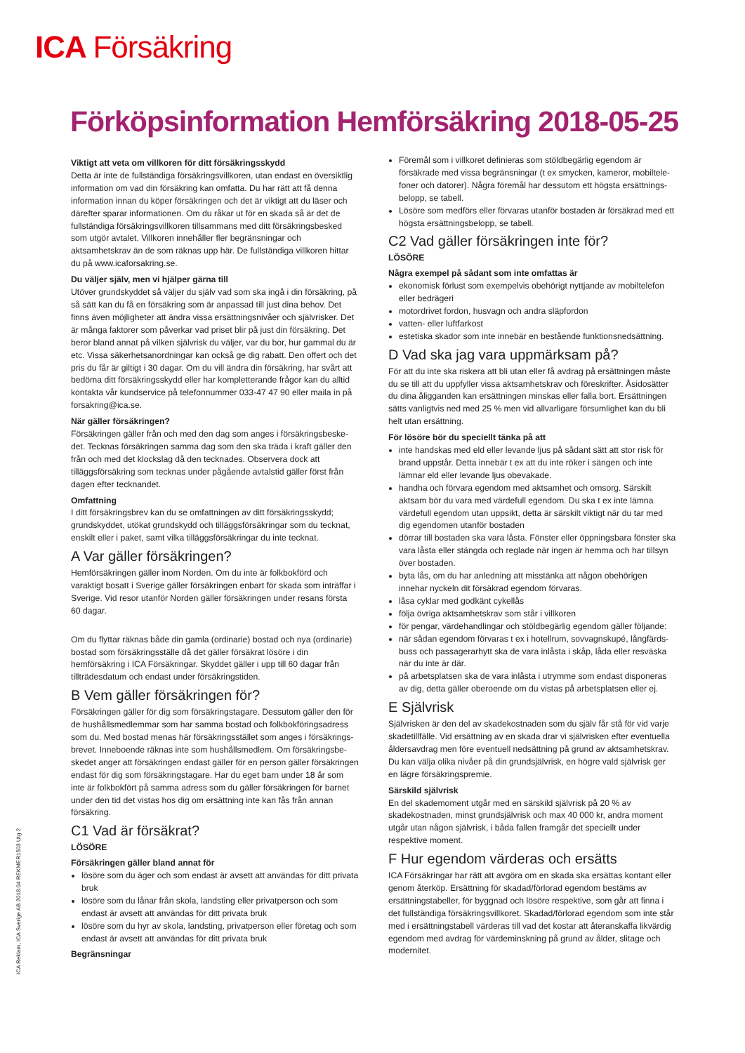ICA Försäkring
Förköpsinformation Hemförsäkring 2018-05-25
Viktigt att veta om villkoren för ditt försäkringsskydd
Detta är inte de fullständiga försäkringsvillkoren, utan endast en översiktlig information om vad din försäkring kan omfatta. Du har rätt att få denna information innan du köper försäkringen och det är viktigt att du läser och därefter sparar informationen. Om du råkar ut för en skada så är det de fullständiga försäkringsvillkoren tillsammans med ditt försäkrings­besked som utgör avtalet. Villkoren innehåller fler begränsningar och aktsamhetskrav än de som räknas upp här. De fullständiga villkoren hittar du på www.icaforsakring.se.
Du väljer själv, men vi hjälper gärna till
Utöver grundskyddet så väljer du själv vad som ska ingå i din försäkring, på så sätt kan du få en försäkring som är anpassad till just dina behov. Det finns även möjligheter att ändra vissa ersättningsnivåer och självrisker. Det är många faktorer som påverkar vad priset blir på just din försäkring. Det beror bland annat på vilken självrisk du väljer, var du bor, hur gammal du är etc. Vissa säkerhetsanordningar kan också ge dig rabatt. Den offert och det pris du får är giltigt i 30 dagar. Om du vill ändra din försäkring, har svårt att bedöma ditt försäkringsskydd eller har kompletterande frågor kan du alltid kontakta vår kundservice på telefonnummer 033-47 47 90 eller maila in på forsakring@ica.se.
När gäller försäkringen?
Försäkringen gäller från och med den dag som anges i försäkringsbeske­det. Tecknas försäkringen samma dag som den ska träda i kraft gäller den från och med det klockslag då den tecknades. Observera dock att tilläggsförsäkring som tecknas under pågående avtalstid gäller först från dagen efter tecknandet.
Omfattning
I ditt försäkringsbrev kan du se omfattningen av ditt försäkringsskydd; grundskyddet, utökat grundskydd och tilläggsförsäkringar som du tecknat, enskilt eller i paket, samt vilka tilläggsförsäkringar du inte tecknat.
A Var gäller försäkringen?
Hemförsäkringen gäller inom Norden. Om du inte är folkbokförd och varaktigt bosatt i Sverige gäller försäkringen enbart för skada som inträffar i Sverige. Vid resor utanför Norden gäller försäkringen under resans första 60 dagar.
Om du flyttar räknas både din gamla (ordinarie) bostad och nya (ordinarie) bostad som försäkringsställe då det gäller försäkrat lösöre i din hemförsäkring i ICA Försäkringar. Skyddet gäller i upp till 60 dagar från tillträdesdatum och endast under försäkringstiden.
B Vem gäller försäkringen för?
Försäkringen gäller för dig som försäkringstagare. Dessutom gäller den för de hushållsmedlemmar som har samma bostad och folkbokföringsadress som du. Med bostad menas här försäkringsstället som anges i försäkrings­brevet. Inneboende räknas inte som hushållsmedlem. Om försäkringsbe­skedet anger att försäkringen endast gäller för en person gäller försäkring­en endast för dig som försäkringstagare. Har du eget barn under 18 år som inte är folkbokfört på samma adress som du gäller försäkringen för barnet under den tid det vistas hos dig om ersättning inte kan fås från annan försäkring.
C1 Vad är försäkrat?
LÖSÖRE
Försäkringen gäller bland annat för
lösöre som du äger och som endast är avsett att användas för ditt privata bruk
lösöre som du lånar från skola, landsting eller privatperson och som endast är avsett att användas för ditt privata bruk
lösöre som du hyr av skola, landsting, privatperson eller företag och som endast är avsett att användas för ditt privata bruk
Begränsningar
Föremål som i villkoret definieras som stöldbegärlig egendom är försäkrade med vissa begränsningar (t ex smycken, kameror, mobiltele­foner och datorer). Några föremål har dessutom ett högsta ersättnings­belopp, se tabell.
Lösöre som medförs eller förvaras utanför bostaden är försäkrad med ett högsta ersättningsbelopp, se tabell.
C2 Vad gäller försäkringen inte för?
LÖSÖRE
Några exempel på sådant som inte omfattas är
ekonomisk förlust som exempelvis obehörigt nyttjande av mobiltelefon eller bedrägeri
motordrivet fordon, husvagn och andra släpfordon
vatten- eller luftfarkost
estetiska skador som inte innebär en bestående funktionsnedsättning.
D Vad ska jag vara uppmärksam på?
För att du inte ska riskera att bli utan eller få avdrag på ersättningen måste du se till att du uppfyller vissa aktsamhetskrav och föreskrifter. Åsidosätter du dina åligganden kan ersättningen minskas eller falla bort. Ersättningen sätts vanligtvis ned med 25 % men vid allvarligare försumlighet kan du bli helt utan ersättning.
För lösöre bör du speciellt tänka på att
inte handskas med eld eller levande ljus på sådant sätt att stor risk för brand uppstår. Detta innebär t ex att du inte röker i sängen och inte lämnar eld eller levande ljus obevakade.
handha och förvara egendom med aktsamhet och omsorg. Särskilt aktsam bör du vara med värdefull egendom. Du ska t ex inte lämna värdefull egendom utan uppsikt, detta är särskilt viktigt när du tar med dig egendomen utanför bostaden
dörrar till bostaden ska vara låsta. Fönster eller öppningsbara fönster ska vara låsta eller stängda och reglade när ingen är hemma och har tillsyn över bostaden.
byta lås, om du har anledning att misstänka att någon obehörigen innehar nyckeln dit försäkrad egendom förvaras.
låsa cyklar med godkänt cykellås
följa övriga aktsamhetskrav som står i villkoren
för pengar, värdehandlingar och stöldbegärlig egendom gäller följande:
när sådan egendom förvaras t ex i hotellrum, sovvagnskupé, långfärds­buss och passagerarhytt ska de vara inlåsta i skåp, låda eller resväska när du inte är där.
på arbetsplatsen ska de vara inlåsta i utrymme som endast disponeras av dig, detta gäller oberoende om du vistas på arbetsplatsen eller ej.
E Självrisk
Självrisken är den del av skadekostnaden som du själv får stå för vid varje skadetillfälle. Vid ersättning av en skada drar vi självrisken efter eventuella åldersavdrag men före eventuell nedsättning på grund av aktsamhetskrav. Du kan välja olika nivåer på din grundsjälvrisk, en högre vald självrisk ger en lägre försäkringspremie.
Särskild självrisk
En del skademoment utgår med en särskild självrisk på 20 % av skadekostnaden, minst grundsjälvrisk och max 40 000 kr, andra moment utgår utan någon självrisk, i båda fallen framgår det speciellt under respektive moment.
F Hur egendom värderas och ersätts
ICA Försäkringar har rätt att avgöra om en skada ska ersättas kontant eller genom återköp. Ersättning för skadad/förlorad egendom bestäms av ersättningstabeller, för byggnad och lösöre respektive, som går att finna i det fullständiga försäkringsvillkoret. Skadad/förlorad egendom som inte står med i ersättningstabell värderas till vad det kostar att återanskaffa likvärdig egendom med avdrag för värdeminskning på grund av ålder, slitage och modernitet.
ICA Reklam, ICA Sverige AB 2018.04 REKMER1503 Utg 2